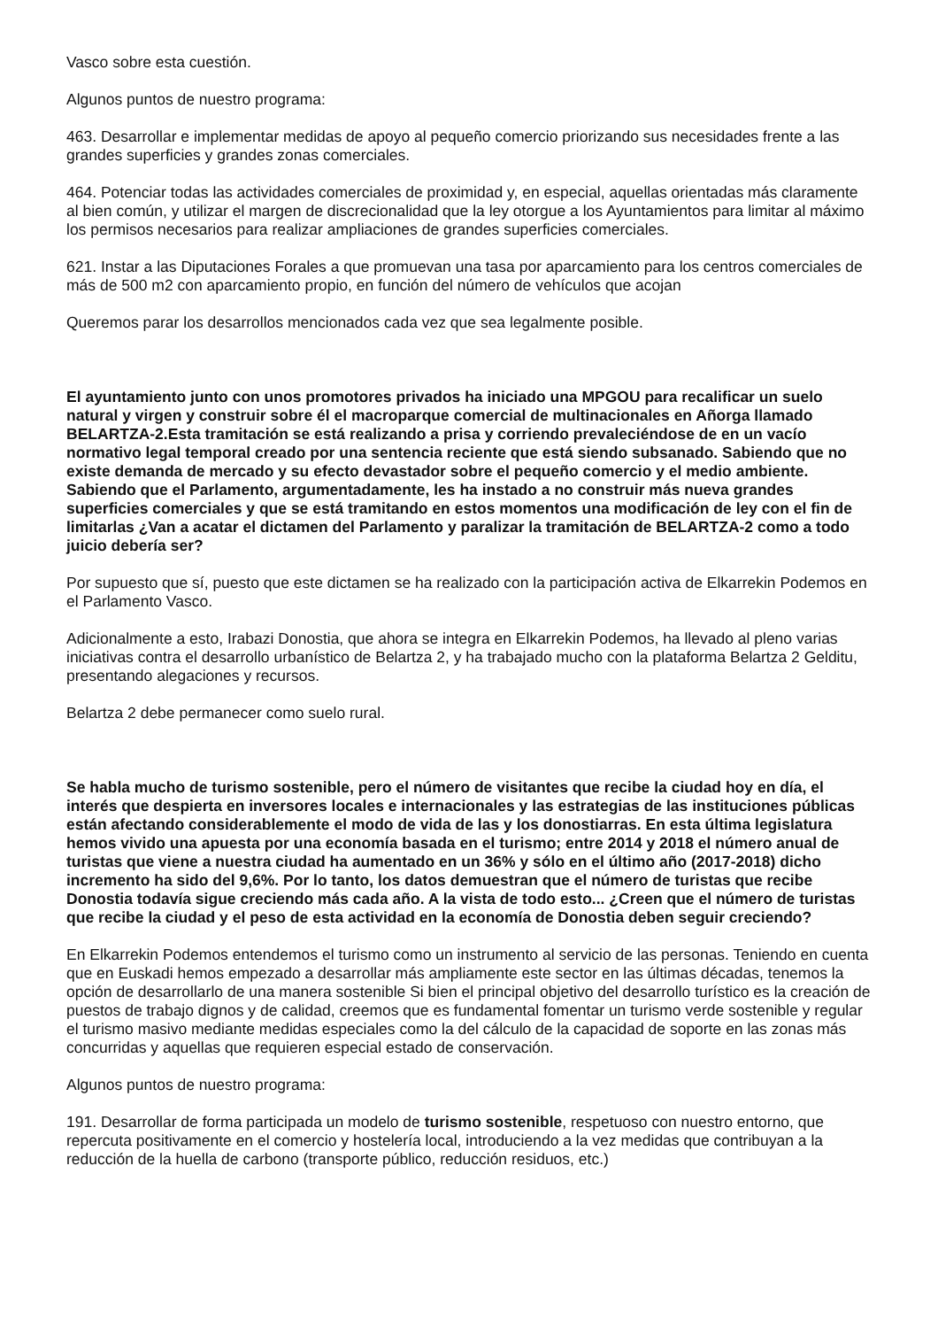Vasco sobre esta cuestión.
Algunos puntos de nuestro programa:
463. Desarrollar e implementar medidas de apoyo al pequeño comercio priorizando sus necesidades frente a las grandes superficies y grandes zonas comerciales.
464. Potenciar todas las actividades comerciales de proximidad y, en especial, aquellas orientadas más claramente al bien común, y utilizar el margen de discrecionalidad que la ley otorgue a los Ayuntamientos para limitar al máximo los permisos necesarios para realizar ampliaciones de grandes superficies comerciales.
621. Instar a las Diputaciones Forales a que promuevan una tasa por aparcamiento para los centros comerciales de más de 500 m2 con aparcamiento propio, en función del número de vehículos que acojan
Queremos parar los desarrollos mencionados cada vez que sea legalmente posible.
El ayuntamiento junto con unos promotores privados ha iniciado una MPGOU para recalificar un suelo natural y virgen y construir sobre él el macroparque comercial de multinacionales en Añorga llamado BELARTZA-2.Esta tramitación se está realizando a prisa y corriendo prevaleciéndose de en un vacío normativo legal temporal creado por una sentencia reciente que está siendo subsanado. Sabiendo que no existe demanda de mercado y su efecto devastador sobre el pequeño comercio y el medio ambiente. Sabiendo que el Parlamento, argumentadamente, les ha instado a no construir más nueva grandes superficies comerciales y que se está tramitando en estos momentos una modificación de ley con el fin de limitarlas ¿Van a acatar el dictamen del Parlamento y paralizar la tramitación de BELARTZA-2 como a todo juicio debería ser?
Por supuesto que sí, puesto que este dictamen se ha realizado con la participación activa de Elkarrekin Podemos en el Parlamento Vasco.
Adicionalmente a esto, Irabazi Donostia, que ahora se integra en Elkarrekin Podemos, ha llevado al pleno varias iniciativas contra el desarrollo urbanístico de Belartza 2, y ha trabajado mucho con la plataforma Belartza 2 Gelditu, presentando alegaciones y recursos.
Belartza 2 debe permanecer como suelo rural.
Se habla mucho de turismo sostenible, pero el número de visitantes que recibe la ciudad hoy en día, el interés que despierta en inversores locales e internacionales y las estrategias de las instituciones públicas están afectando considerablemente el modo de vida de las y los donostiarras. En esta última legislatura hemos vivido una apuesta por una economía basada en el turismo; entre 2014 y 2018 el número anual de turistas que viene a nuestra ciudad ha aumentado en un 36% y sólo en el último año (2017-2018) dicho incremento ha sido del 9,6%. Por lo tanto, los datos demuestran que el número de turistas que recibe Donostia todavía sigue creciendo más cada año. A la vista de todo esto... ¿Creen que el número de turistas que recibe la ciudad y el peso de esta actividad en la economía de Donostia deben seguir creciendo?
En Elkarrekin Podemos entendemos el turismo como un instrumento al servicio de las personas. Teniendo en cuenta que en Euskadi hemos empezado a desarrollar más ampliamente este sector en las últimas décadas, tenemos la opción de desarrollarlo de una manera sostenible Si bien el principal objetivo del desarrollo turístico es la creación de puestos de trabajo dignos y de calidad, creemos que es fundamental fomentar un turismo verde sostenible y regular el turismo masivo mediante medidas especiales como la del cálculo de la capacidad de soporte en las zonas más concurridas y aquellas que requieren especial estado de conservación.
Algunos puntos de nuestro programa:
191. Desarrollar de forma participada un modelo de turismo sostenible, respetuoso con nuestro entorno, que repercuta positivamente en el comercio y hostelería local, introduciendo a la vez medidas que contribuyan a la reducción de la huella de carbono (transporte público, reducción residuos, etc.)